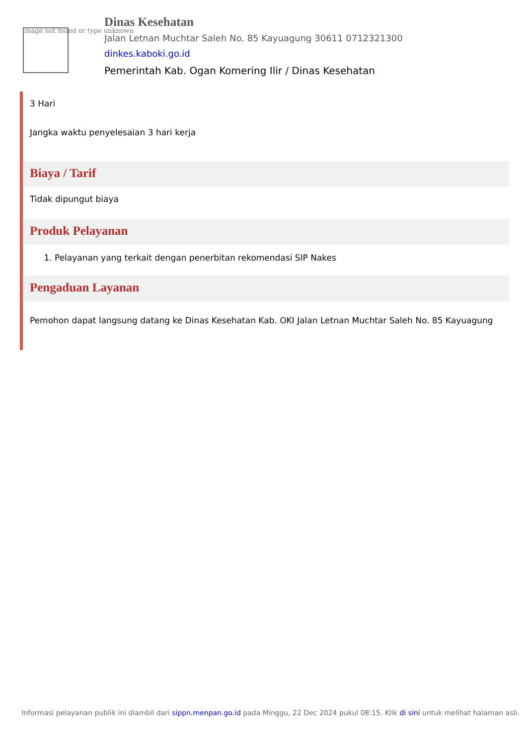Image not found or type unknown
Dinas Kesehatan
Jalan Letnan Muchtar Saleh No. 85 Kayuagung 30611 0712321300
dinkes.kaboki.go.id
Pemerintah Kab. Ogan Komering Ilir / Dinas Kesehatan
3 Hari
Jangka waktu penyelesaian 3 hari kerja
Biaya / Tarif
Tidak dipungut biaya
Produk Pelayanan
1. Pelayanan yang terkait dengan penerbitan rekomendasi SIP Nakes
Pengaduan Layanan
Pemohon dapat langsung datang ke Dinas Kesehatan Kab. OKI Jalan Letnan Muchtar Saleh No. 85 Kayuagung
Informasi pelayanan publik ini diambil dari sippn.menpan.go.id pada Minggu, 22 Dec 2024 pukul 08:15. Klik di sini untuk melihat halaman asli.